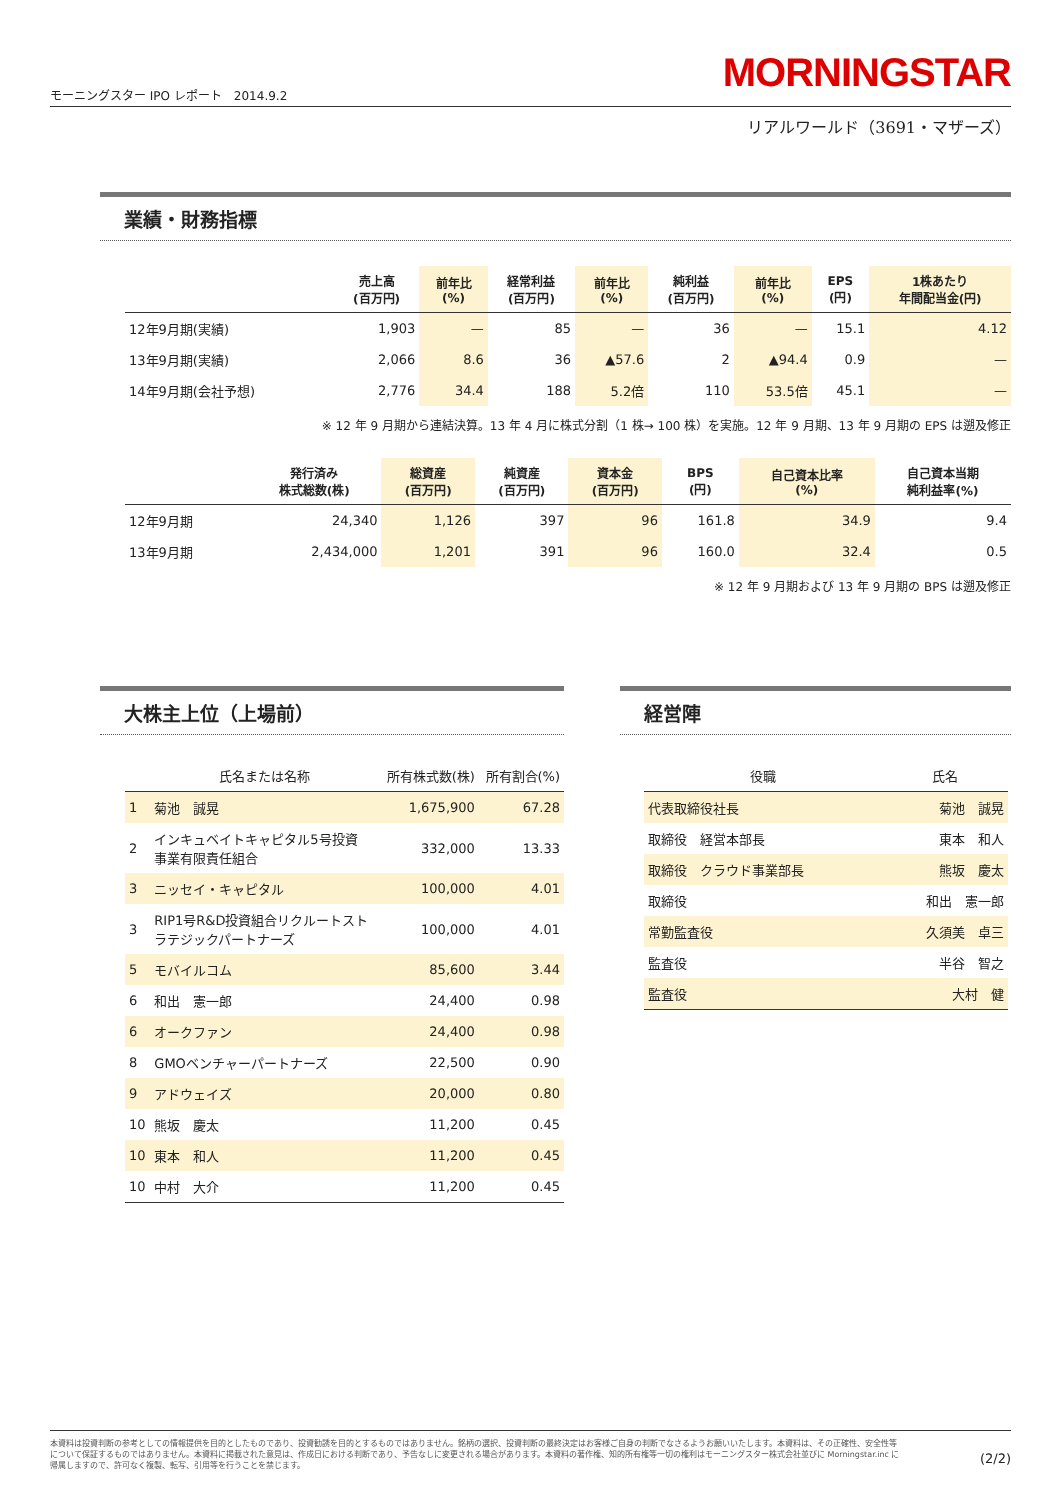モーニングスター IPO レポート　2014.9.2 MORNINGSTAR
リアルワールド（3691・マザーズ）
業績・財務指標
| | 売上高 (百万円) | 前年比 (%) | 経常利益 (百万円) | 前年比 (%) | 純利益 (百万円) | 前年比 (%) | EPS (円) | 1株あたり 年間配当金(円) |
| --- | --- | --- | --- | --- | --- | --- | --- | --- |
| 12年9月期(実績) | 1,903 | — | 85 | — | 36 | — | 15.1 | 4.12 |
| 13年9月期(実績) | 2,066 | 8.6 | 36 | ▲57.6 | 2 | ▲94.4 | 0.9 | — |
| 14年9月期(会社予想) | 2,776 | 34.4 | 188 | 5.2倍 | 110 | 53.5倍 | 45.1 | — |
※ 12 年 9 月期から連結決算。13 年 4 月に株式分割（1 株→ 100 株）を実施。12 年 9 月期、13 年 9 月期の EPS は遡及修正
| | 発行済み 株式総数(株) | 総資産 (百万円) | 純資産 (百万円) | 資本金 (百万円) | BPS (円) | 自己資本比率 (%) | 自己資本当期 純利益率(%) |
| --- | --- | --- | --- | --- | --- | --- | --- |
| 12年9月期 | 24,340 | 1,126 | 397 | 96 | 161.8 | 34.9 | 9.4 |
| 13年9月期 | 2,434,000 | 1,201 | 391 | 96 | 160.0 | 32.4 | 0.5 |
※ 12 年 9 月期および 13 年 9 月期の BPS は遡及修正
大株主上位（上場前）
| | 氏名または名称 | 所有株式数(株) | 所有割合(%) |
| 1 | 菊池 誠晃 | 1,675,900 | 67.28 |
| 2 | インキュベイトキャピタル5号投資 事業有限責任組合 | 332,000 | 13.33 |
| 3 | ニッセイ・キャピタル | 100,000 | 4.01 |
| 3 | RIP1号R&D投資組合リクルートスト ラテジックパートナーズ | 100,000 | 4.01 |
| 5 | モバイルコム | 85,600 | 3.44 |
| 6 | 和出 憲一郎 | 24,400 | 0.98 |
| 6 | オークファン | 24,400 | 0.98 |
| 8 | GMOベンチャーパートナーズ | 22,500 | 0.90 |
| 9 | アドウェイズ | 20,000 | 0.80 |
| 10 | 熊坂 慶太 | 11,200 | 0.45 |
| 10 | 東本 和人 | 11,200 | 0.45 |
| 10 | 中村 大介 | 11,200 | 0.45 |
経営陣
| 役職 | 氏名 |
| 代表取締役社長 | 菊池 誠晃 |
| 取締役 経営本部長 | 東本 和人 |
| 取締役 クラウド事業部長 | 熊坂 慶太 |
| 取締役 | 和出 憲一郎 |
| 常勤監査役 | 久須美 卓三 |
| 監査役 | 半谷 智之 |
| 監査役 | 大村 健 |
本資料は投資判断の参考としての情報提供を目的としたものであり、投資勧誘を目的とするものではありません。銘柄の選択、投資判断の最終決定はお客様ご自身の判断でなさるようお願いいたします。本資料は、その正確性、安全性等について保証するものではありません。本資料に掲載された意見は、作成日における判断であり、予告なしに変更される場合があります。本資料の著作権、知的所有権等一切の権利はモーニングスター株式会社並びに Morningstar.inc に帰属しますので、許可なく複製、転写、引用等を行うことを禁じます。
(2/2)